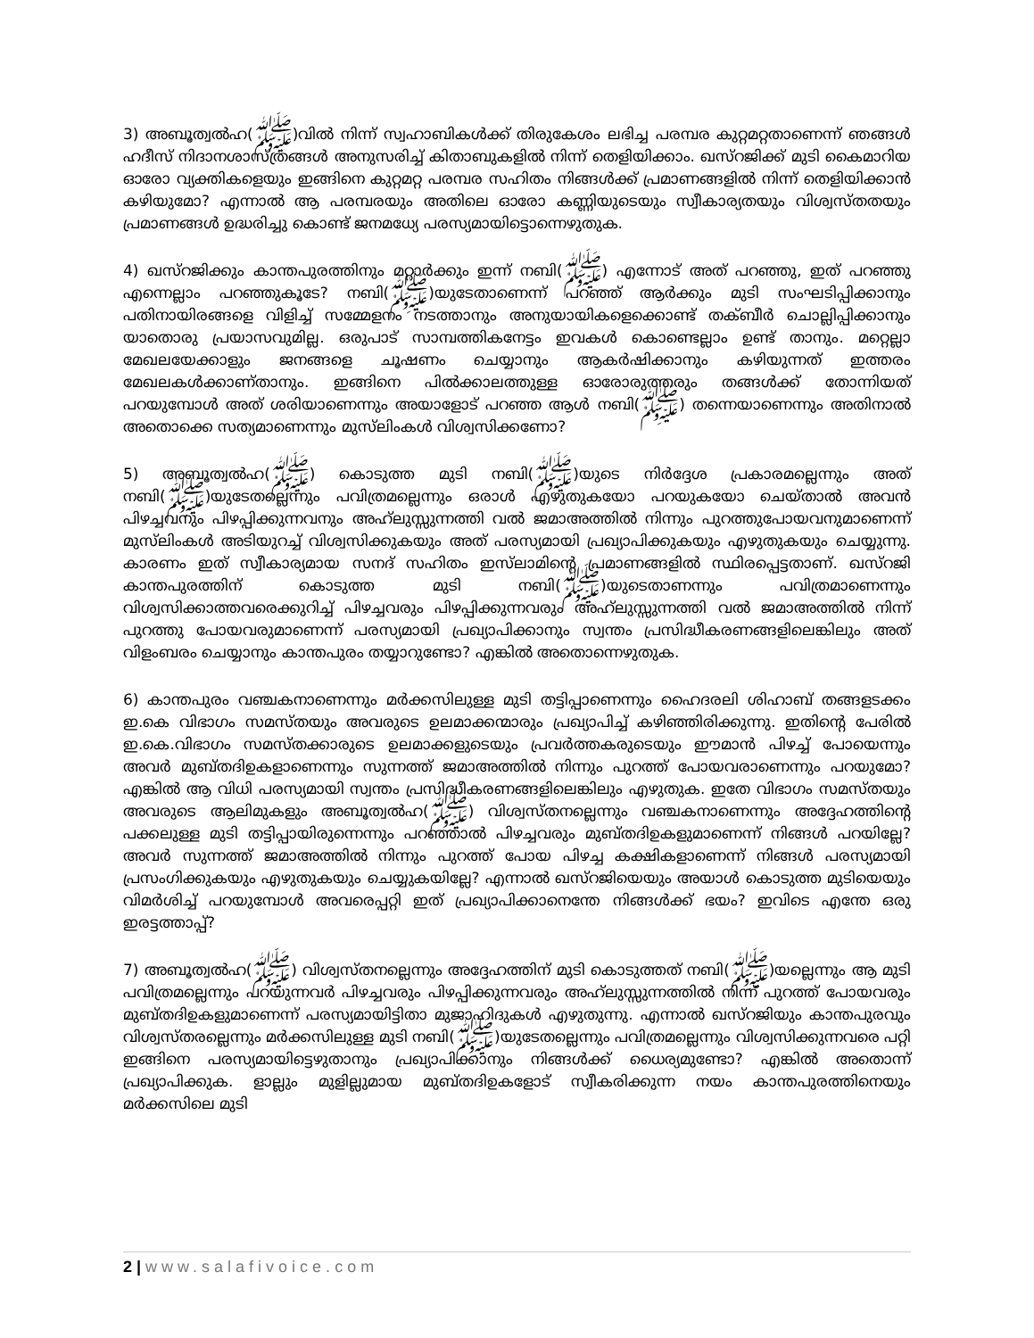3) അബൂത്വൽഹ(ﷺ)വിൽ നിന്ന് സ്വഹാബികൾക്ക് തിരുകേശം ലഭിച്ച പരമ്പര കുറ്റമറ്റതാണെന്ന് ഞങ്ങൾ ഹദീസ് നിദാനശാസ്ത്രങ്ങൾ അനുസരിച്ച് കിതാബുകളിൽ നിന്ന് തെളിയിക്കാം. ഖസ്റജിക്ക് മുടി കൈമാറിയ ഓരോ വ്യക്തികളെയും ഇങ്ങിനെ കുറ്റമറ്റ പരമ്പര സഹിതം നിങ്ങൾക്ക് പ്രമാണങ്ങളിൽ നിന്ന് തെളിയിക്കാൻ കഴിയുമോ? എന്നാൽ ആ പരമ്പരയും അതിലെ ഓരോ കണ്ണിയുടെയും സ്വീകാര്യതയും വിശ്വസ്തതയും പ്രമാണങ്ങൾ ഉദ്ധരിച്ചു കൊണ്ട് ജനമധ്യേ പരസ്യമായിട്ടൊന്നെഴുതുക.
4) ഖസ്റജിക്കും കാന്തപുരത്തിനും മറ്റാർക്കും ഇന്ന് നബി(ﷺ) എന്നോട് അത് പറഞ്ഞു, ഇത് പറഞ്ഞു എന്നെല്ലാം പറഞ്ഞുകൂടേ? നബി(ﷺ)യുടേതാണെന്ന് പറഞ്ഞ് ആർക്കും മുടി സംഘടിപ്പിക്കാനും പതിനായിരങ്ങളെ വിളിച്ച് സമ്മേളനം നടത്താനും അനുയായികളെക്കൊണ്ട് തക്ബീർ ചൊല്ലിപ്പിക്കാനും യാതൊരു പ്രയാസവുമില്ല. ഒരുപാട് സാമ്പത്തികനേട്ടം ഇവകൾ കൊണ്ടെല്ലാം ഉണ്ട് താനും. മറ്റെല്ലാ മേഖലയേക്കാളും ജനങ്ങളെ ചൂഷണം ചെയ്യാനും ആകർഷിക്കാനും കഴിയുന്നത് ഇത്തരം മേഖലകൾക്കാണ്താനും. ഇങ്ങിനെ പിൽക്കാലത്തുള്ള ഓരോരുത്തരും തങ്ങൾക്ക് തോന്നിയത് പറയുമ്പോൾ അത് ശരിയാണെന്നും അയാളോട് പറഞ്ഞ ആൾ നബി(ﷺ) തന്നെയാണെന്നും അതിനാൽ അതൊക്കെ സത്യമാണെന്നും മുസ്‌ലിംകൾ വിശ്വസിക്കണോ?
5) അബൂത്വൽഹ(ﷺ) കൊടുത്ത മുടി നബി(ﷺ)യുടെ നിർദ്ദേശ പ്രകാരമല്ലെന്നും അത് നബി(ﷺ)യുടേതല്ലെന്നും പവിത്രമല്ലെന്നും ഒരാൾ എഴുതുകയോ പറയുകയോ ചെയ്താൽ അവൻ പിഴച്ചവനും പിഴപ്പിക്കുന്നവനും അഹ്‌ലുസ്സുന്നത്തി വൽ ജമാഅത്തിൽ നിന്നും പുറത്തുപോയവനുമാണെന്ന് മുസ്‌ലിംകൾ അടിയുറച്ച് വിശ്വസിക്കുകയും അത് പരസ്യമായി പ്രഖ്യാപിക്കുകയും എഴുതുകയും ചെയ്യുന്നു. കാരണം ഇത് സ്വീകാര്യമായ സനദ് സഹിതം ഇസ്‌ലാമിന്റെ പ്രമാണങ്ങളിൽ സ്ഥിരപ്പെട്ടതാണ്. ഖസ്റജി കാന്തപുരത്തിന് കൊടുത്ത മുടി നബി(ﷺ)യുടെതാണന്നും പവിത്രമാണെന്നും വിശ്വസിക്കാത്തവരെക്കുറിച്ച് പിഴച്ചവരും പിഴപ്പിക്കുന്നവരും അഹ്‌ലുസ്സുന്നത്തി വൽ ജമാഅത്തിൽ നിന്ന് പുറത്തു പോയവരുമാണെന്ന് പരസ്യമായി പ്രഖ്യാപിക്കാനും സ്വന്തം പ്രസിദ്ധീകരണങ്ങളിലെങ്കിലും അത് വിളംബരം ചെയ്യാനും കാന്തപുരം തയ്യാറുണ്ടോ? എങ്കിൽ അതൊന്നെഴുതുക.
6) കാന്തപുരം വഞ്ചകനാണെന്നും മർക്കസിലുള്ള മുടി തട്ടിപ്പാണെന്നും ഹൈദരലി ശിഹാബ് തങ്ങളടക്കം ഇ.കെ വിഭാഗം സമസ്തയും അവരുടെ ഉലമാക്കന്മാരും പ്രഖ്യാപിച്ച് കഴിഞ്ഞിരിക്കുന്നു. ഇതിന്റെ പേരിൽ ഇ.കെ.വിഭാഗം സമസ്തക്കാരുടെ ഉലമാക്കളുടെയും പ്രവർത്തകരുടെയും ഈമാൻ പിഴച്ച് പോയെന്നും അവർ മുബ്തദിഉകളാണെന്നും സുന്നത്ത് ജമാഅത്തിൽ നിന്നും പുറത്ത് പോയവരാണെന്നും പറയുമോ? എങ്കിൽ ആ വിധി പരസ്യമായി സ്വന്തം പ്രസിദ്ധീകരണങ്ങളിലെങ്കിലും എഴുതുക. ഇതേ വിഭാഗം സമസ്തയും അവരുടെ ആലിമുകളും അബൂത്വൽഹ(ﷺ) വിശ്വസ്തനല്ലെന്നും വഞ്ചകനാണെന്നും അദ്ദേഹത്തിന്റെ പക്കലുള്ള മുടി തട്ടിപ്പായിരുന്നെന്നും പറഞ്ഞാൽ പിഴച്ചവരും മുബ്തദിഉകളുമാണെന്ന് നിങ്ങൾ പറയില്ലേ? അവർ സുന്നത്ത് ജമാഅത്തിൽ നിന്നും പുറത്ത് പോയ പിഴച്ച കക്ഷികളാണെന്ന് നിങ്ങൾ പരസ്യമായി പ്രസംഗിക്കുകയും എഴുതുകയും ചെയ്യുകയില്ലേ? എന്നാൽ ഖസ്റജിയെയും അയാൾ കൊടുത്ത മുടിയെയും വിമർശിച്ച് പറയുമ്പോൾ അവരെപ്പറ്റി ഇത് പ്രഖ്യാപിക്കാനെന്തേ നിങ്ങൾക്ക് ഭയം? ഇവിടെ എന്തേ ഒരു ഇരട്ടത്താപ്പ്?
7) അബൂത്വൽഹ(ﷺ) വിശ്വസ്തനല്ലെന്നും അദ്ദേഹത്തിന് മുടി കൊടുത്തത് നബി(ﷺ)യല്ലെന്നും ആ മുടി പവിത്രമല്ലെന്നും പറയുന്നവർ പിഴച്ചവരും പിഴപ്പിക്കുന്നവരും അഹ്‌ലുസ്സുന്നത്തിൽ നിന്ന് പുറത്ത് പോയവരും മുബ്തദിഉകളുമാണെന്ന് പരസ്യമായിട്ടിതാ മുജാഹിദുകൾ എഴുതുന്നു. എന്നാൽ ഖസ്റജിയും കാന്തപുരവും വിശ്വസ്തരല്ലെന്നും മർക്കസിലുള്ള മുടി നബി(ﷺ)യുടേതല്ലെന്നും പവിത്രമല്ലെന്നും വിശ്വസിക്കുന്നവരെ പറ്റി ഇങ്ങിനെ പരസ്യമായിട്ടെഴുതാനും പ്രഖ്യാപിക്കാനും നിങ്ങൾക്ക് ധൈര്യമുണ്ടോ? എങ്കിൽ അതൊന്ന് പ്രഖ്യാപിക്കുക. ളാല്ലും മുളില്ലുമായ മുബ്തദിഉകളോട് സ്വീകരിക്കുന്ന നയം കാന്തപുരത്തിനെയും മർക്കസിലെ മുടി
2 | www.salafivoice.com